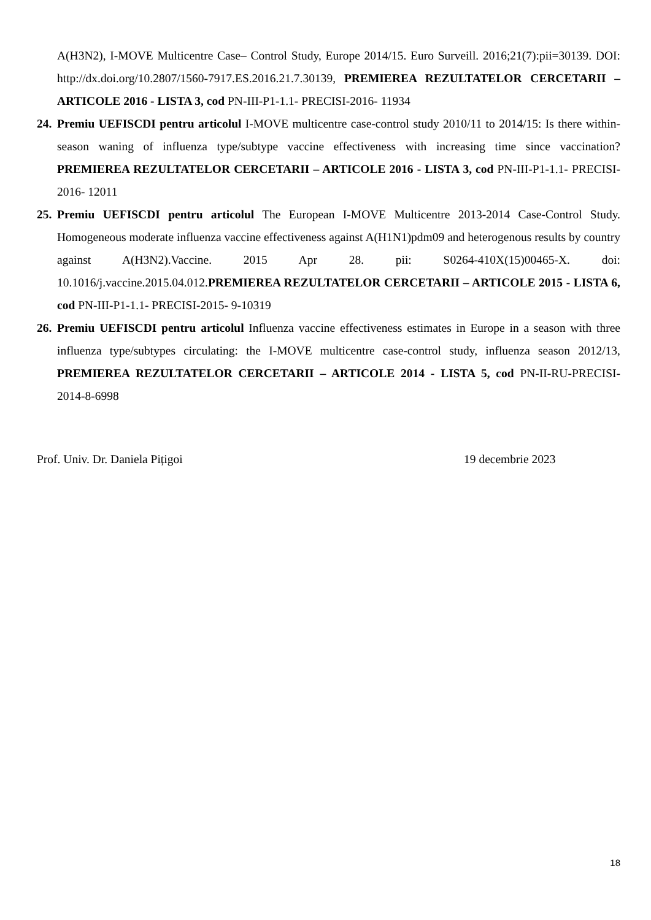A(H3N2), I-MOVE Multicentre Case– Control Study, Europe 2014/15. Euro Surveill. 2016;21(7):pii=30139. DOI: http://dx.doi.org/10.2807/1560-7917.ES.2016.21.7.30139, PREMIEREA REZULTATELOR CERCETARII – ARTICOLE 2016 - LISTA 3, cod PN-III-P1-1.1- PRECISI-2016- 11934
24.
Premiu UEFISCDI pentru articolul I-MOVE multicentre case-control study 2010/11 to 2014/15: Is there within-season waning of influenza type/subtype vaccine effectiveness with increasing time since vaccination? PREMIEREA REZULTATELOR CERCETARII – ARTICOLE 2016 - LISTA 3, cod PN-III-P1-1.1- PRECISI-2016- 12011
25.
Premiu UEFISCDI pentru articolul The European I-MOVE Multicentre 2013-2014 Case-Control Study. Homogeneous moderate influenza vaccine effectiveness against A(H1N1)pdm09 and heterogenous results by country against A(H3N2).Vaccine. 2015 Apr 28. pii: S0264-410X(15)00465-X. doi: 10.1016/j.vaccine.2015.04.012.PREMIEREA REZULTATELOR CERCETARII – ARTICOLE 2015 - LISTA 6, cod PN-III-P1-1.1- PRECISI-2015- 9-10319
26.
Premiu UEFISCDI pentru articolul Influenza vaccine effectiveness estimates in Europe in a season with three influenza type/subtypes circulating: the I-MOVE multicentre case-control study, influenza season 2012/13, PREMIEREA REZULTATELOR CERCETARII – ARTICOLE 2014 - LISTA 5, cod PN-II-RU-PRECISI- 2014-8-6998
Prof. Univ. Dr. Daniela Pițigoi 19 decembrie 2023
18